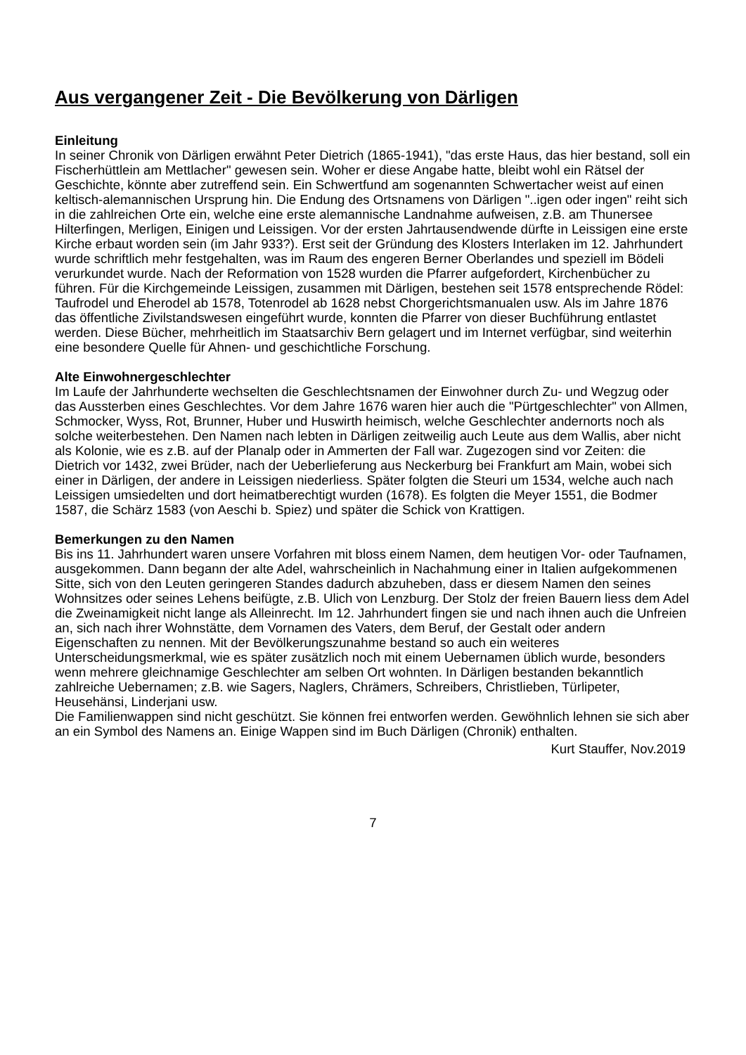Aus vergangener Zeit - Die Bevölkerung von Därligen
Einleitung
In seiner Chronik von Därligen erwähnt Peter Dietrich (1865-1941), "das erste Haus, das hier bestand, soll ein Fischerhüttlein am Mettlacher" gewesen sein. Woher er diese Angabe hatte, bleibt wohl ein Rätsel der Geschichte, könnte aber zutreffend sein. Ein Schwertfund am soge­nannten Schwertacher weist auf einen keltisch-alemannischen Ursprung hin. Die Endung des Ortsnamens von Därligen "..igen oder ingen" reiht sich in die zahlreichen Orte ein, welche eine erste alemannische Landnahme aufweisen, z.B. am Thunersee Hilterfingen, Merligen, Einigen und Leissigen. Vor der ersten Jahrtausendwende dürfte in Leissigen eine erste Kirche erbaut worden sein (im Jahr 933?). Erst seit der Gründung des Klosters Interlaken im 12. Jahrhundert wurde schriftlich mehr festgehalten, was im Raum des engeren Berner Oberlandes und spezi­ell im Bödeli verurkundet wurde. Nach der Reformation von 1528 wurden die Pfarrer aufgefor­dert, Kirchenbücher zu führen. Für die Kirchgemeinde Leissigen, zusammen mit Därligen, be­stehen seit 1578 entsprechende Rödel: Taufrodel und Eherodel ab 1578, Totenrodel ab 1628 nebst Chorgerichtsmanualen usw. Als im Jahre 1876 das öffentliche Zivilstandswesen einge­führt wurde, konnten die Pfarrer von dieser Buchführung entlastet werden. Diese Bücher, mehrheitlich im Staatsarchiv Bern gelagert und im Internet verfügbar, sind weiterhin eine be­sondere Quelle für Ahnen- und geschichtliche Forschung.
Alte Einwohnergeschlechter
Im Laufe der Jahrhunderte wechselten die Geschlechtsnamen der Einwohner durch Zu- und Wegzug oder das Aussterben eines Geschlechtes. Vor dem Jahre 1676 waren hier auch die "Pürtgeschlechter" von Allmen, Schmocker, Wyss, Rot, Brunner, Huber und Huswirth hei­misch, welche Geschlechter andernorts noch als solche weiterbestehen. Den Namen nach lebten in Därligen zeitweilig auch Leute aus dem Wallis, aber nicht als Kolonie, wie es z.B. auf der Planalp oder in Ammerten der Fall war. Zugezogen sind vor Zeiten: die Dietrich vor 1432, zwei Brüder, nach der Ueberlieferung aus Neckerburg bei Frankfurt am Main, wobei sich einer in Därligen, der andere in Leissigen niederliess. Später folgten die Steuri um 1534, welche auch nach Leissigen umsiedelten und dort heimatberechtigt wurden (1678). Es folgten die Meyer 1551, die Bodmer 1587, die Schärz 1583 (von Aeschi b. Spiez) und später die Schick von Krattigen.
Bemerkungen zu den Namen
Bis ins 11. Jahrhundert waren unsere Vorfahren mit bloss einem Namen, dem heutigen Vor- oder Taufnamen, ausgekommen. Dann begann der alte Adel, wahrscheinlich in Nachahmung einer in Italien aufgekommenen Sitte, sich von den Leuten geringeren Standes dadurch abzu­heben, dass er diesem Namen den seines Wohnsitzes oder seines Lehens beifügte, z.B. Ulich von Lenzburg. Der Stolz der freien Bauern liess dem Adel die Zweinamigkeit nicht lange als Alleinrecht. Im 12. Jahrhundert fingen sie und nach ihnen auch die Unfreien an, sich nach ihrer Wohnstätte, dem Vornamen des Vaters, dem Beruf, der Gestalt oder andern Eigenschaften zu nennen. Mit der Bevölkerungszunahme bestand so auch ein weiteres Unterscheidungsmerk­mal, wie es später zusätzlich noch mit einem Uebernamen üblich wurde, besonders wenn mehrere gleichnamige Geschlechter am selben Ort wohnten. In Därligen bestanden bekannt­lich zahlreiche Uebernamen; z.B. wie Sagers, Naglers, Chrämers, Schreibers, Christlieben, Türlipeter, Heusehänsi, Linderjani usw.
Die Familienwappen sind nicht geschützt. Sie können frei entworfen werden. Gewöhnlich leh­nen sie sich aber an ein Symbol des Namens an. Einige Wappen sind im Buch Därligen (Chro­nik) enthalten.
Kurt Stauffer, Nov.2019
7